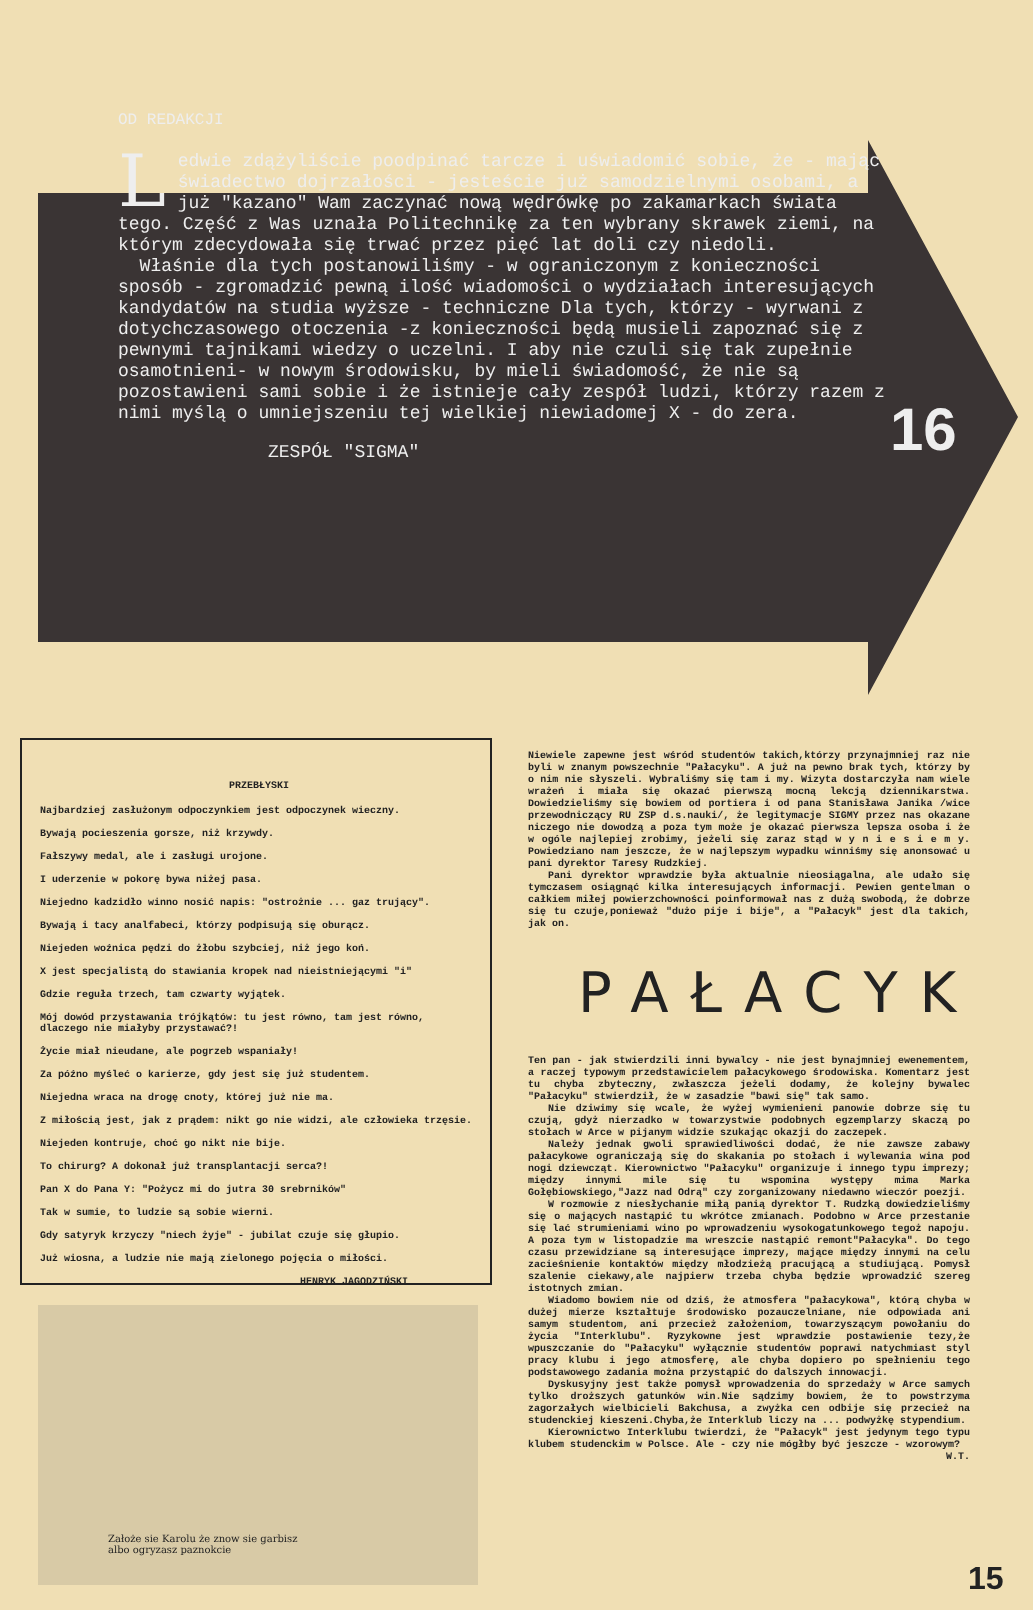OD REDAKCJI
Ledwie zdążyliście poodpinać tarcze i uświadomić sobie, że - mając świadectwo dojrzałości - jesteście już samodzielnymi osobami, a już "kazano" Wam zaczynać nową wędrówkę po zakamarkach świata tego. Część z Was uznała Politechnikę za ten wybrany skrawek ziemi, na którym zdecydowała się trwać przez pięć lat doli czy niedoli.
Właśnie dla tych postanowiliśmy - w ograniczonym z konieczności sposób - zgromadzić pewną ilość wiadomości o wydziałach interesujących kandydatów na studia wyższe - techniczne Dla tych, którzy - wyrwani z dotychczasowego otoczenia -z konieczności będą musieli zapoznać się z pewnymi tajnikami wiedzy o uczelni. I aby nie czuli się tak zupełnie osamotnieni- w nowym środowisku, by mieli świadomość, że nie są pozostawieni sami sobie i że istnieje cały zespół ludzi, którzy razem z nimi myślą o umniejszeniu tej wielkiej niewiadomej X - do zera.
ZESPÓŁ "SIGMA"
16
PRZEBŁYSKI
Najbardziej zasłużonym odpoczynkiem jest odpoczynek wieczny.
Bywają pocieszenia gorsze, niż krzywdy.
Fałszywy medal, ale i zasługi urojone.
I uderzenie w pokorę bywa niżej pasa.
Niejedno kadzidło winno nosić napis: "ostrożnie ... gaz trujący".
Bywają i tacy analfabeci, którzy podpisują się oburącz.
Niejeden woźnica pędzi do żłobu szybciej, niż jego koń.
X jest specjalistą do stawiania kropek nad nieistniejącymi "i"
Gdzie reguła trzech, tam czwarty wyjątek.
Mój dowód przystawania trójkątów: tu jest równo, tam jest równo, dlaczego nie miałyby przystawać?!
Życie miał nieudane, ale pogrzeb wspaniały!
Za późno myśleć o karierze, gdy jest się już studentem.
Niejedna wraca na drogę cnoty, której już nie ma.
Z miłością jest, jak z prądem: nikt go nie widzi, ale człowieka trzęsie.
Niejeden kontruje, choć go nikt nie bije.
To chirurg? A dokonał już transplantacji serca?!
Pan X do Pana Y: "Pożycz mi do jutra 30 srebrników"
Tak w sumie, to ludzie są sobie wierni.
Gdy satyryk krzyczy "niech żyje" - jubilat czuje się głupio.
Już wiosna, a ludzie nie mają zielonego pojęcia o miłości.
HENRYK JAGODZIŃSKI
Założe sie Karolu że znow sie garbisz
albo ogryzasz paznokcie
Niewiele zapewne jest wśród studentów takich,którzy przynajmniej raz nie byli w znanym powszechnie "Pałacyku". A już na pewno brak tych, którzy by o nim nie słyszeli. Wybraliśmy się tam i my. Wizyta dostarczyła nam wiele wrażeń i miała się okazać pierwszą mocną lekcją dziennikarstwa. Dowiedzieliśmy się bowiem od portiera i od pana Stanisława Janika /wice przewodniczący RU ZSP d.s.nauki/, że legitymacje SIGMY przez nas okazane niczego nie dowodzą a poza tym może je okazać pierwsza lepsza osoba i że w ogóle najlepiej zrobimy, jeżeli się zaraz stąd w y n i e s i e m y. Powiedziano nam jeszcze, że w najlepszym wypadku winniśmy się anonsować u pani dyrektor Taresy Rudzkiej.
Pani dyrektor wprawdzie była aktualnie nieosiągalna, ale udało się tymczasem osiągnąć kilka interesujących informacji. Pewien gentelman o całkiem miłej powierzchowności poinformował nas z dużą swobodą, że dobrze się tu czuje,ponieważ "dużo pije i bije", a "Pałacyk" jest dla takich, jak on.
PAŁACYK
Ten pan - jak stwierdzili inni bywalcy - nie jest bynajmniej ewenementem, a raczej typowym przedstawicielem pałacykowego środowiska. Komentarz jest tu chyba zbyteczny, zwłaszcza jeżeli dodamy, że kolejny bywalec "Pałacyku" stwierdził, że w zasadzie "bawi się" tak samo.
Nie dziwimy się wcale, że wyżej wymienieni panowie dobrze się tu czują, gdyż nierzadko w towarzystwie podobnych egzemplarzy skaczą po stołach w Arce w pijanym widzie szukając okazji do zaczepek.
Należy jednak gwoli sprawiedliwości dodać, że nie zawsze zabawy pałacykowe ograniczają się do skakania po stołach i wylewania wina pod nogi dziewcząt. Kierownictwo "Pałacyku" organizuje i innego typu imprezy; między innymi mile się tu wspomina występy mima Marka Gołębiowskiego,"Jazz nad Odrą" czy zorganizowany niedawno wieczór poezji.
W rozmowie z niesłychanie miłą panią dyrektor T. Rudzką dowiedzieliśmy się o mających nastąpić tu wkrótce zmianach. Podobno w Arce przestanie się lać strumieniami wino po wprowadzeniu wysokogatunkowego tegoż napoju. A poza tym w listopadzie ma wreszcie nastąpić remont"Pałacyka". Do tego czasu przewidziane są interesujące imprezy, mające między innymi na celu zacieśnienie kontaktów między młodzieżą pracującą a studiującą. Pomysł szalenie ciekawy,ale najpierw trzeba chyba będzie wprowadzić szereg istotnych zmian.
Wiadomo bowiem nie od dziś, że atmosfera "pałacykowa", którą chyba w dużej mierze kształtuje środowisko pozauczelniane, nie odpowiada ani samym studentom, ani przecież założeniom, towarzyszącym powołaniu do życia "Interklubu". Ryzykowne jest wprawdzie postawienie tezy,że wpuszczanie do "Pałacyku" wyłącznie studentów poprawi natychmiast styl pracy klubu i jego atmosferę, ale chyba dopiero po spełnieniu tego podstawowego zadania można przystąpić do dalszych innowacji.
Dyskusyjny jest także pomysł wprowadzenia do sprzedaży w Arce samych tylko droższych gatunków win.Nie sądzimy bowiem, że to powstrzyma zagorzałych wielbicieli Bakchusa, a zwyżka cen odbije się przecież na studenckiej kieszeni.Chyba,że Interklub liczy na ... podwyżkę stypendium.
Kierownictwo Interklubu twierdzi, że "Pałacyk" jest jedynym tego typu klubem studenckim w Polsce. Ale - czy nie mógłby być jeszcze - wzorowym?
W.T.
15